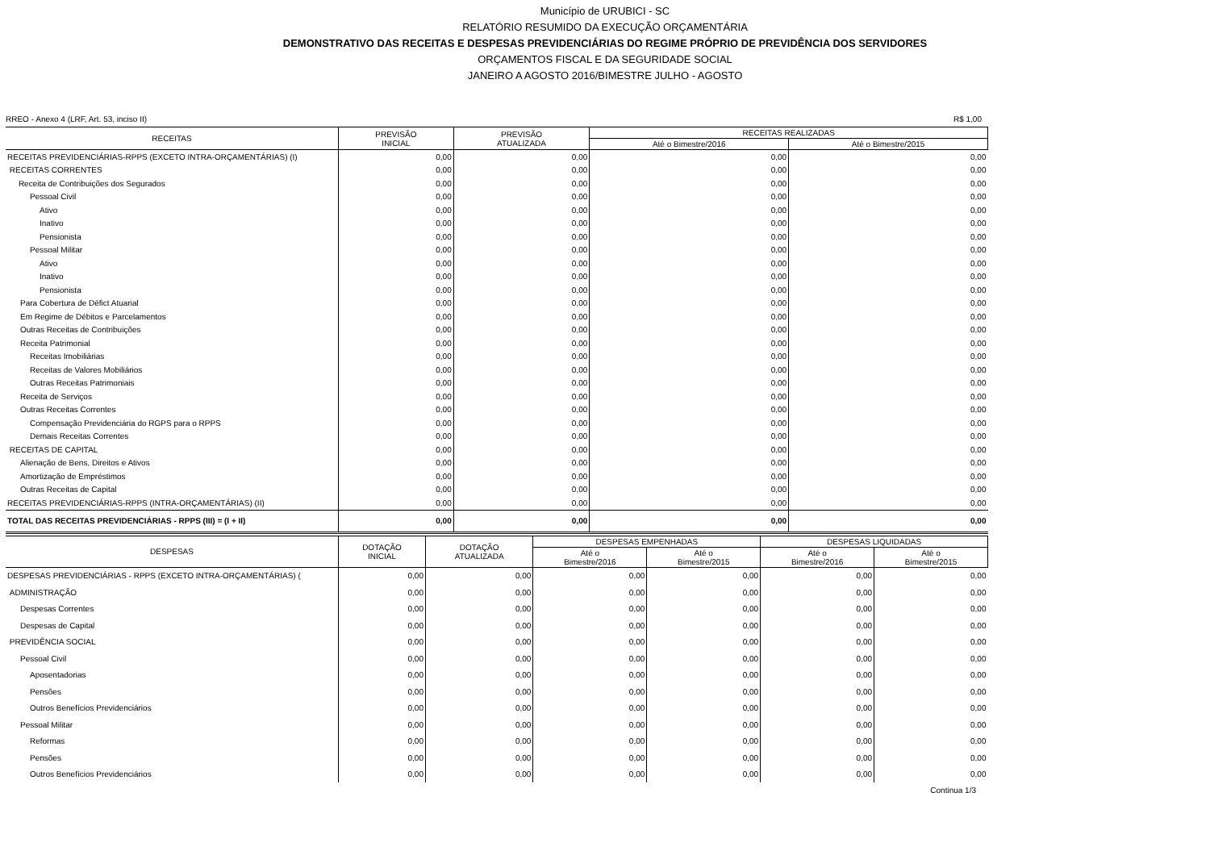Município de URUBICI - SC
RELATÓRIO RESUMIDO DA EXECUÇÃO ORÇAMENTÁRIA
DEMONSTRATIVO DAS RECEITAS E DESPESAS PREVIDENCIÁRIAS DO REGIME PRÓPRIO DE PREVIDÊNCIA DOS SERVIDORES
ORÇAMENTOS FISCAL E DA SEGURIDADE SOCIAL
JANEIRO A AGOSTO 2016/BIMESTRE JULHO - AGOSTO
RREO - Anexo 4 (LRF, Art. 53, inciso II) R$ 1,00
| RECEITAS | PREVISÃO INICIAL | PREVISÃO ATUALIZADA | RECEITAS REALIZADAS | |
| --- | --- | --- | --- | --- |
| | | | Até o Bimestre/2016 | Até o Bimestre/2015 |
| RECEITAS PREVIDENCIÁRIAS-RPPS (EXCETO INTRA-ORÇAMENTÁRIAS) (I) | 0,00 | 0,00 | 0,00 | 0,00 |
| RECEITAS CORRENTES | 0,00 | 0,00 | 0,00 | 0,00 |
| Receita de Contribuições dos Segurados | 0,00 | 0,00 | 0,00 | 0,00 |
| Pessoal Civil | 0,00 | 0,00 | 0,00 | 0,00 |
| Ativo | 0,00 | 0,00 | 0,00 | 0,00 |
| Inativo | 0,00 | 0,00 | 0,00 | 0,00 |
| Pensionista | 0,00 | 0,00 | 0,00 | 0,00 |
| Pessoal Militar | 0,00 | 0,00 | 0,00 | 0,00 |
| Ativo | 0,00 | 0,00 | 0,00 | 0,00 |
| Inativo | 0,00 | 0,00 | 0,00 | 0,00 |
| Pensionista | 0,00 | 0,00 | 0,00 | 0,00 |
| Para Cobertura de Défict Atuarial | 0,00 | 0,00 | 0,00 | 0,00 |
| Em Regime de Débitos e Parcelamentos | 0,00 | 0,00 | 0,00 | 0,00 |
| Outras Receitas de Contribuições | 0,00 | 0,00 | 0,00 | 0,00 |
| Receita Patrimonial | 0,00 | 0,00 | 0,00 | 0,00 |
| Receitas Imobiliárias | 0,00 | 0,00 | 0,00 | 0,00 |
| Receitas de Valores Mobiliários | 0,00 | 0,00 | 0,00 | 0,00 |
| Outras Receitas Patrimoniais | 0,00 | 0,00 | 0,00 | 0,00 |
| Receita de Serviços | 0,00 | 0,00 | 0,00 | 0,00 |
| Outras Receitas Correntes | 0,00 | 0,00 | 0,00 | 0,00 |
| Compensação Previdenciária do RGPS para o RPPS | 0,00 | 0,00 | 0,00 | 0,00 |
| Demais Receitas Correntes | 0,00 | 0,00 | 0,00 | 0,00 |
| RECEITAS DE CAPITAL | 0,00 | 0,00 | 0,00 | 0,00 |
| Alienação de Bens, Direitos e Ativos | 0,00 | 0,00 | 0,00 | 0,00 |
| Amortização de Empréstimos | 0,00 | 0,00 | 0,00 | 0,00 |
| Outras Receitas de Capital | 0,00 | 0,00 | 0,00 | 0,00 |
| RECEITAS PREVIDENCIÁRIAS-RPPS (INTRA-ORÇAMENTÁRIAS) (II) | 0,00 | 0,00 | 0,00 | 0,00 |
| TOTAL DAS RECEITAS PREVIDENCIÁRIAS - RPPS (III) = (I + II) | 0,00 | 0,00 | 0,00 | 0,00 |
| DESPESAS | DOTAÇÃO INICIAL | DOTAÇÃO ATUALIZADA | DESPESAS EMPENHADAS | | DESPESAS LIQUIDADAS | |
| --- | --- | --- | --- | --- | --- | --- |
| | | | Até o Bimestre/2016 | Até o Bimestre/2015 | Até o Bimestre/2016 | Até o Bimestre/2015 |
| DESPESAS PREVIDENCIÁRIAS - RPPS (EXCETO INTRA-ORÇAMENTÁRIAS) ( | 0,00 | 0,00 | 0,00 | 0,00 | 0,00 | 0,00 |
| ADMINISTRAÇÃO | 0,00 | 0,00 | 0,00 | 0,00 | 0,00 | 0,00 |
| Despesas Correntes | 0,00 | 0,00 | 0,00 | 0,00 | 0,00 | 0,00 |
| Despesas de Capital | 0,00 | 0,00 | 0,00 | 0,00 | 0,00 | 0,00 |
| PREVIDÊNCIA SOCIAL | 0,00 | 0,00 | 0,00 | 0,00 | 0,00 | 0,00 |
| Pessoal Civil | 0,00 | 0,00 | 0,00 | 0,00 | 0,00 | 0,00 |
| Aposentadorias | 0,00 | 0,00 | 0,00 | 0,00 | 0,00 | 0,00 |
| Pensões | 0,00 | 0,00 | 0,00 | 0,00 | 0,00 | 0,00 |
| Outros Benefícios Previdenciários | 0,00 | 0,00 | 0,00 | 0,00 | 0,00 | 0,00 |
| Pessoal Militar | 0,00 | 0,00 | 0,00 | 0,00 | 0,00 | 0,00 |
| Reformas | 0,00 | 0,00 | 0,00 | 0,00 | 0,00 | 0,00 |
| Pensões | 0,00 | 0,00 | 0,00 | 0,00 | 0,00 | 0,00 |
| Outros Benefícios Previdenciários | 0,00 | 0,00 | 0,00 | 0,00 | 0,00 | 0,00 |
Continua 1/3